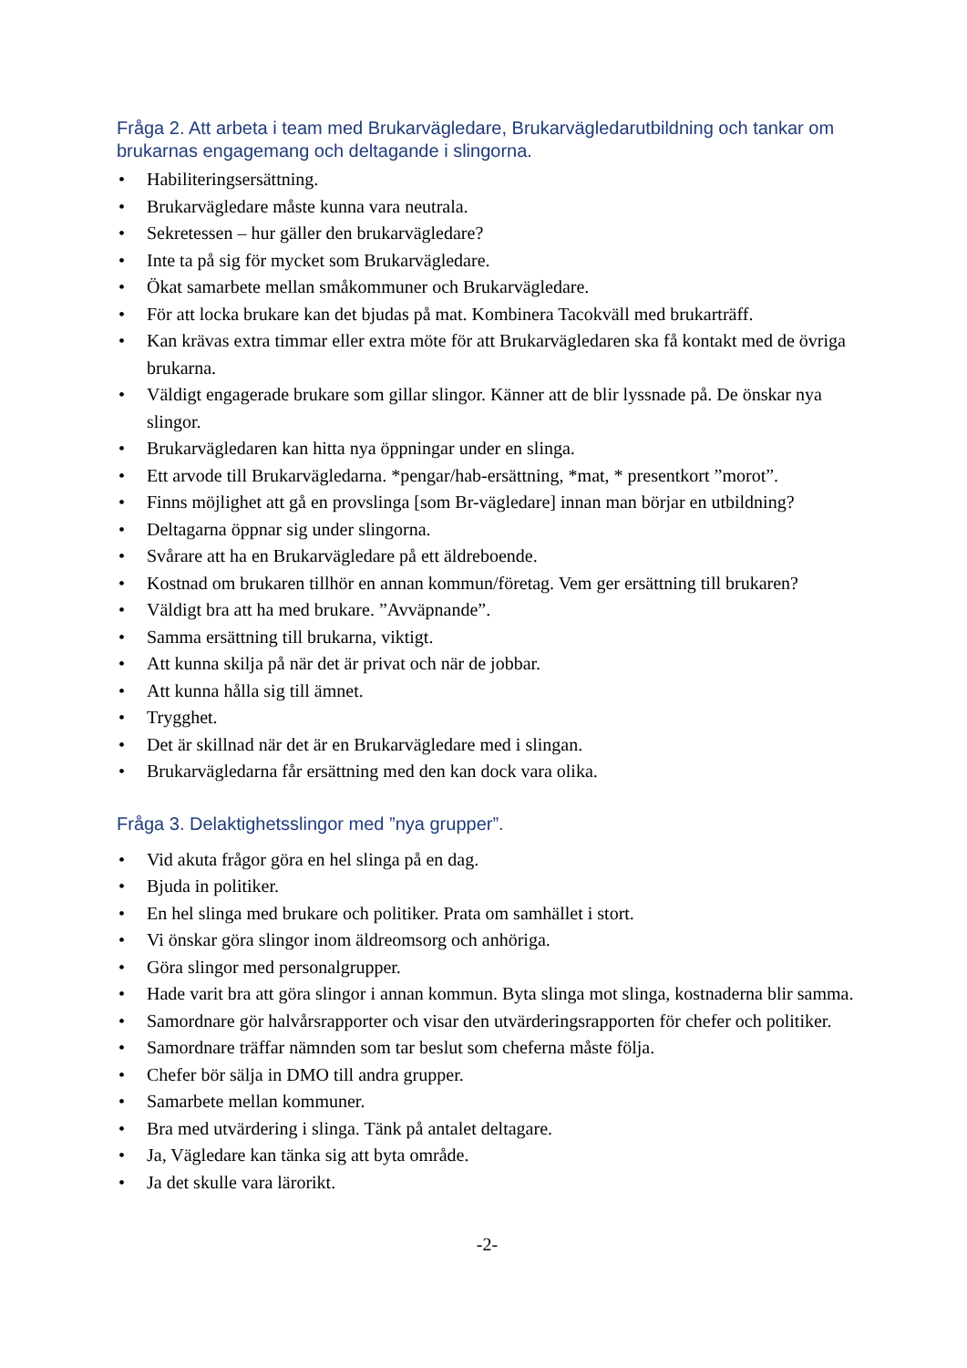Fråga 2. Att arbeta i team med Brukarvägledare, Brukarvägledarutbildning och tankar om brukarnas engagemang och deltagande i slingorna.
• Habiliteringsersättning.
• Brukarvägledare måste kunna vara neutrala.
• Sekretessen – hur gäller den brukarvägledare?
• Inte ta på sig för mycket som Brukarvägledare.
• Ökat samarbete mellan småkommuner och Brukarvägledare.
• För att locka brukare kan det bjudas på mat. Kombinera Tacokväll med brukarträff.
• Kan krävas extra timmar eller extra möte för att Brukarvägledaren ska få kontakt med de övriga brukarna.
• Väldigt engagerade brukare som gillar slingor. Känner att de blir lyssnade på. De önskar nya slingor.
• Brukarvägledaren kan hitta nya öppningar under en slinga.
• Ett arvode till Brukarvägledarna. *pengar/hab-ersättning, *mat, * presentkort ”morot”.
• Finns möjlighet att gå en provslinga [som Br-vägledare] innan man börjar en utbildning?
• Deltagarna öppnar sig under slingorna.
• Svårare att ha en Brukarvägledare på ett äldreboende.
• Kostnad om brukaren tillhör en annan kommun/företag. Vem ger ersättning till brukaren?
• Väldigt bra att ha med brukare. ”Avväpnande”.
• Samma ersättning till brukarna, viktigt.
• Att kunna skilja på när det är privat och när de jobbar.
• Att kunna hålla sig till ämnet.
• Trygghet.
• Det är skillnad när det är en Brukarvägledare med i slingan.
• Brukarvägledarna får ersättning med den kan dock vara olika.
Fråga 3. Delaktighetsslingor med ”nya grupper”.
• Vid akuta frågor göra en hel slinga på en dag.
• Bjuda in politiker.
• En hel slinga med brukare och politiker. Prata om samhället i stort.
• Vi önskar göra slingor inom äldreomsorg och anhöriga.
• Göra slingor med personalgrupper.
• Hade varit bra att göra slingor i annan kommun. Byta slinga mot slinga, kostnaderna blir samma.
• Samordnare gör halvårsrapporter och visar den utvärderingsrapporten för chefer och politiker.
• Samordnare träffar nämnden som tar beslut som cheferna måste följa.
• Chefer bör sälja in DMO till andra grupper.
• Samarbete mellan kommuner.
• Bra med utvärdering i slinga. Tänk på antalet deltagare.
• Ja, Vägledare kan tänka sig att byta område.
• Ja det skulle vara lärorikt.
-2-